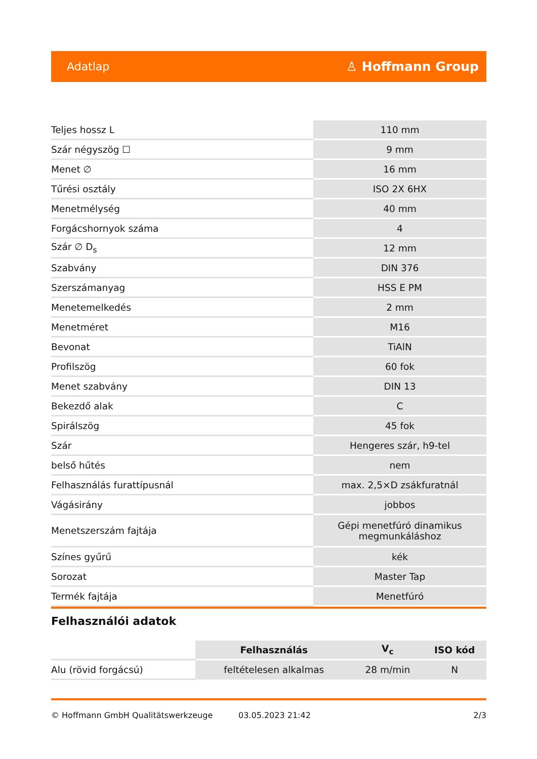Adatlap ♙ Hoffmann Group
| Teljes hossz L | 110 mm |
| Szár négyszög ☐ | 9 mm |
| Menet ∅ | 16 mm |
| Tűrési osztály | ISO 2X 6HX |
| Menetmélység | 40 mm |
| Forgácshornyok száma | 4 |
| Szár ∅ D<sub>s</sub> | 12 mm |
| Szabvány | DIN 376 |
| Szerszámanyag | HSS E PM |
| Menetemelkedés | 2 mm |
| Menetméret | M16 |
| Bevonat | TiAlN |
| Profilszög | 60 fok |
| Menet szabvány | DIN 13 |
| Bekezdő alak | C |
| Spirálszög | 45 fok |
| Szár | Hengeres szár, h9-tel |
| belső hűtés | nem |
| Felhasználás furattípusnál | max. 2,5×D zsákfuratnál |
| Vágásirány | jobbos |
| Menetszerszám fajtája | Gépi menetfúró dinamikus megmunkáláshoz |
| Színes gyűrű | kék |
| Sorozat | Master Tap |
| Termék fajtája | Menetfúró |
Felhasználói adatok
| | Felhasználás | V<sub>c</sub> | ISO kód |
| --- | --- | --- | --- |
| Alu (rövid forgácsú) | feltételesen alkalmas | 28 m/min | N |
© Hoffmann GmbH Qualitätswerkzeuge 03.05.2023 21:42 2/3